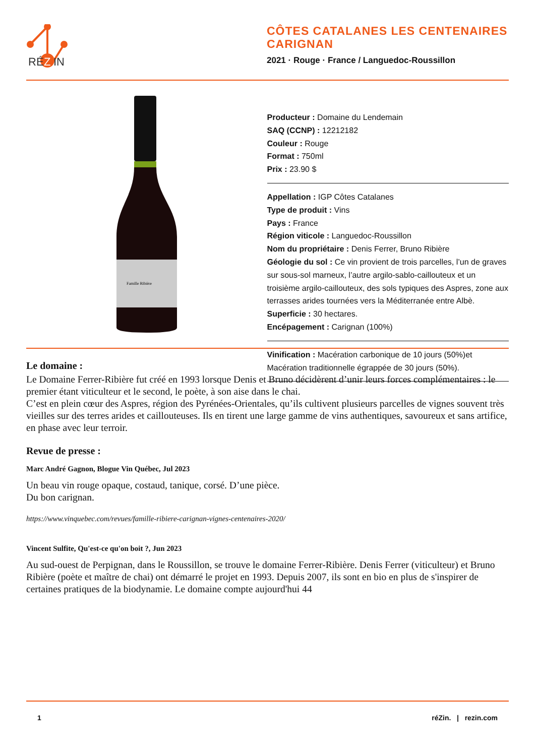RÉ
Z
IN
CÔTES CATALANES LES CENTENAIRES CARIGNAN
2021 · Rouge · France / Languedoc-Roussillon
Famille Ribière
Producteur : Domaine du Lendemain
SAQ (CCNP) : 12212182
Couleur : Rouge
Format : 750ml
Prix : 23.90 $
Appellation : IGP Côtes Catalanes
Type de produit : Vins
Pays : France
Région viticole : Languedoc-Roussillon
Nom du propriétaire : Denis Ferrer, Bruno Ribière
Géologie du sol : Ce vin provient de trois parcelles, l’un de graves sur sous-sol marneux, l’autre argilo-sablo-caillouteux et un troisième argilo-caillouteux, des sols typiques des Aspres, zone aux terrasses arides tournées vers la Méditerranée entre Albè.
Superficie : 30 hectares.
Encépagement : Carignan (100%)
Vinification : Macération carbonique de 10 jours (50%)et Macération traditionnelle égrappée de 30 jours (50%).
Le domaine :
Le Domaine Ferrer-Ribière fut créé en 1993 lorsque Denis et Bruno décidèrent d’unir leurs forces complémentaires : le premier étant viticulteur et le second, le poète, à son aise dans le chai.
C’est en plein cœur des Aspres, région des Pyrénées-Orientales, qu’ils cultivent plusieurs parcelles de vignes souvent très vieilles sur des terres arides et caillouteuses. Ils en tirent une large gamme de vins authentiques, savoureux et sans artifice, en phase avec leur terroir.
Revue de presse :
Marc André Gagnon, Blogue Vin Québec, Jul 2023
Un beau vin rouge opaque, costaud, tanique, corsé. D’une pièce.
Du bon carignan.
https://www.vinquebec.com/revues/famille-ribiere-carignan-vignes-centenaires-2020/
Vincent Sulfite, Qu'est-ce qu'on boit ?, Jun 2023
Au sud-ouest de Perpignan, dans le Roussillon, se trouve le domaine Ferrer-Ribière. Denis Ferrer (viticulteur) et Bruno Ribière (poète et maître de chai) ont démarré le projet en 1993. Depuis 2007, ils sont en bio en plus de s'inspirer de certaines pratiques de la biodynamie. Le domaine compte aujourd'hui 44
1 réZin. | rezin.com